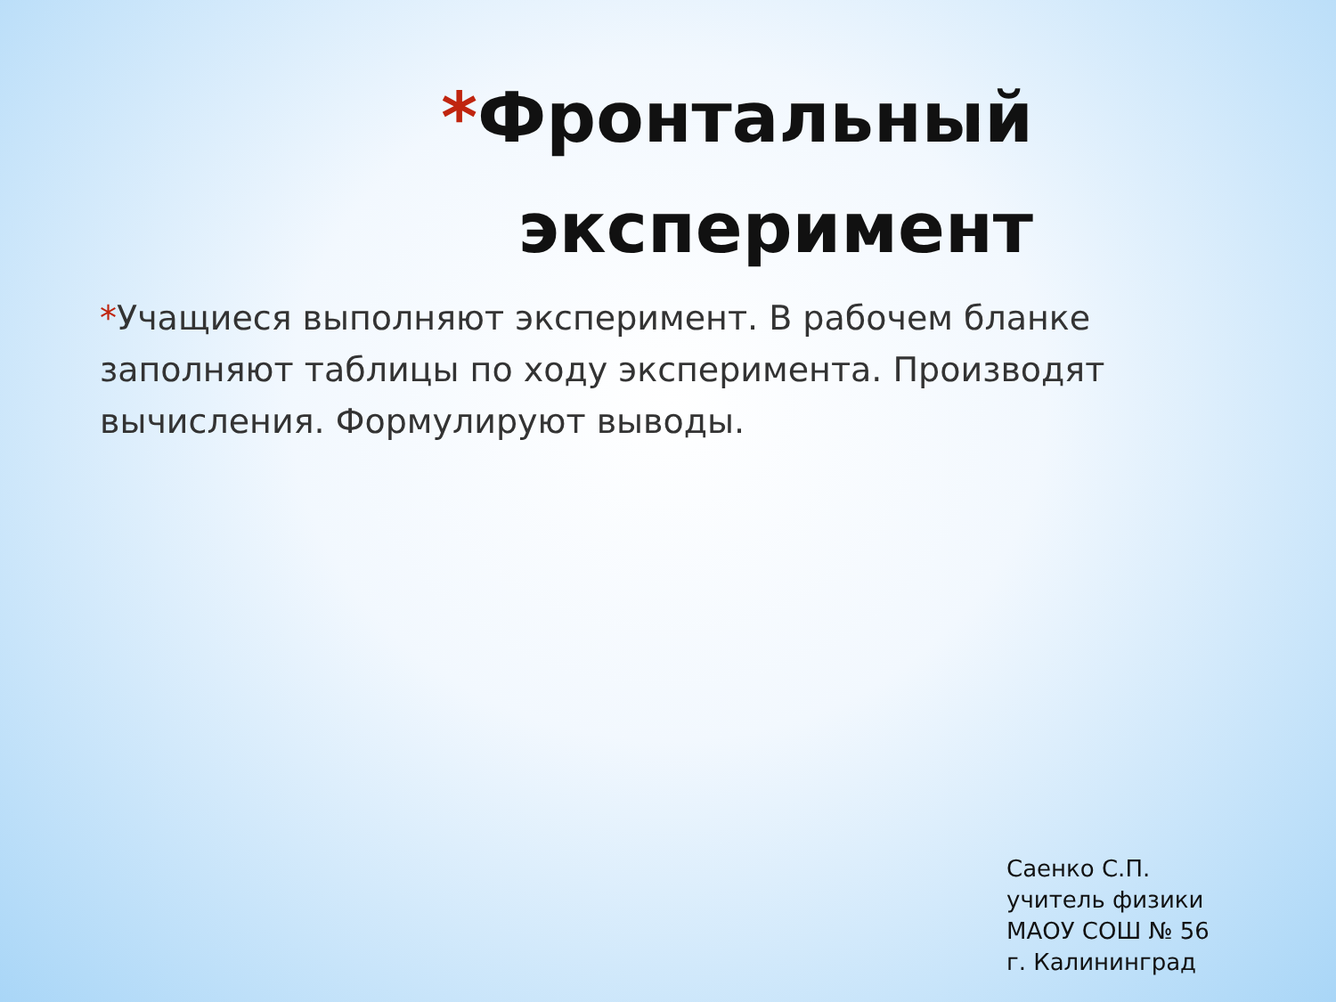*Фронтальный эксперимент
*Учащиеся выполняют эксперимент. В рабочем бланке заполняют таблицы по ходу эксперимента. Производят вычисления. Формулируют выводы.
Саенко С.П.
учитель физики
МАОУ СОШ № 56
г. Калининград